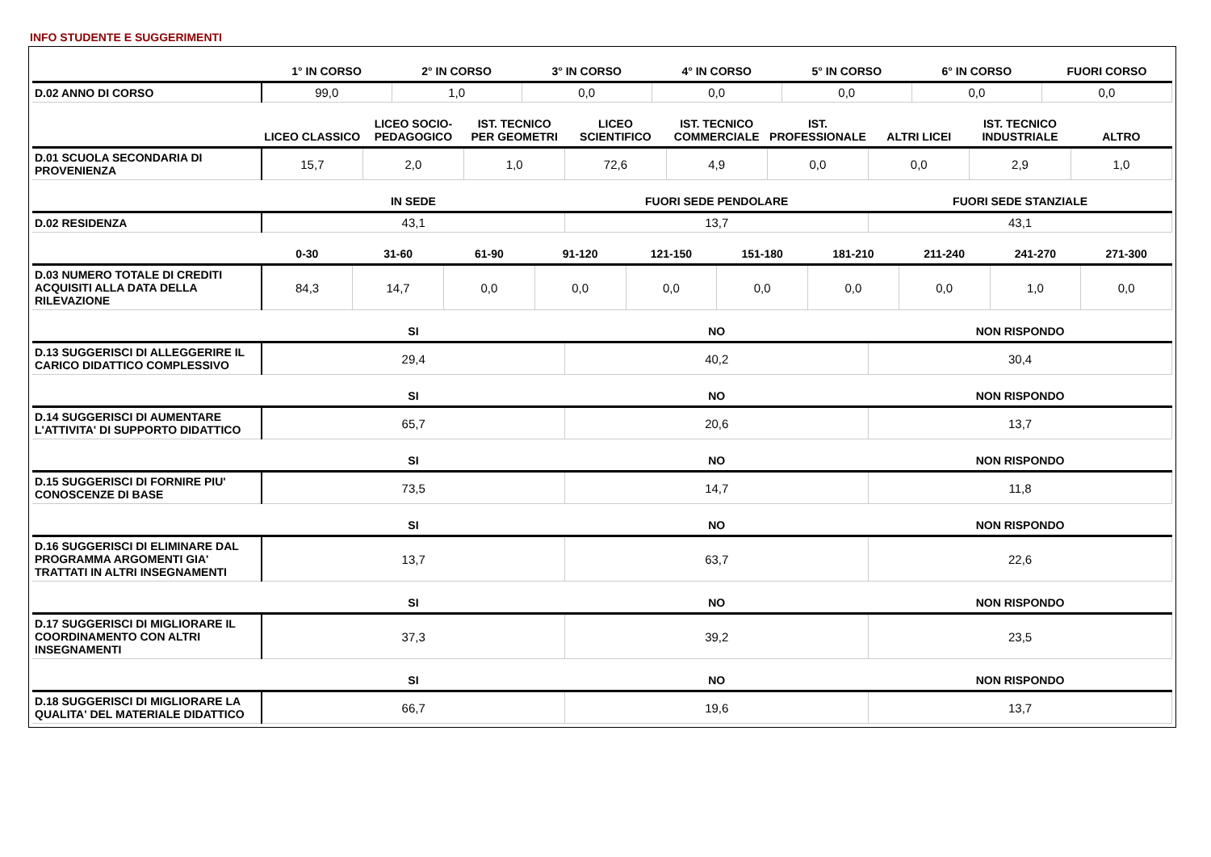INFO STUDENTE E SUGGERIMENTI
| | 1° IN CORSO | 2° IN CORSO | 3° IN CORSO | 4° IN CORSO | 5° IN CORSO | 6° IN CORSO | FUORI CORSO |
| --- | --- | --- | --- | --- | --- | --- | --- |
| D.02 ANNO DI CORSO | 99,0 | 1,0 | 0,0 | 0,0 | 0,0 | 0,0 | 0,0 |
| | LICEO CLASSICO | LICEO SOCIO-PEDAGOGICO | IST. TECNICO PER GEOMETRI | LICEO SCIENTIFICO | IST. TECNICO COMMERCIALE | IST. PROFESSIONALE | ALTRI LICEI | IST. TECNICO INDUSTRIALE | ALTRO |
| --- | --- | --- | --- | --- | --- | --- | --- | --- | --- |
| D.01 SCUOLA SECONDARIA DI PROVENIENZA | 15,7 | 2,0 | 1,0 | 72,6 | 4,9 | 0,0 | 0,0 | 2,9 | 1,0 |
| | IN SEDE | FUORI SEDE PENDOLARE | FUORI SEDE STANZIALE |
| --- | --- | --- | --- |
| D.02 RESIDENZA | 43,1 | 13,7 | 43,1 |
| | 0-30 | 31-60 | 61-90 | 91-120 | 121-150 | 151-180 | 181-210 | 211-240 | 241-270 | 271-300 |
| --- | --- | --- | --- | --- | --- | --- | --- | --- | --- | --- |
| D.03 NUMERO TOTALE DI CREDITI ACQUISITI ALLA DATA DELLA RILEVAZIONE | 84,3 | 14,7 | 0,0 | 0,0 | 0,0 | 0,0 | 0,0 | 0,0 | 1,0 | 0,0 |
| | SI | NO | NON RISPONDO |
| --- | --- | --- | --- |
| D.13 SUGGERISCI DI ALLEGGERIRE IL CARICO DIDATTICO COMPLESSIVO | 29,4 | 40,2 | 30,4 |
| | SI | NO | NON RISPONDO |
| --- | --- | --- | --- |
| D.14 SUGGERISCI DI AUMENTARE L'ATTIVITA' DI SUPPORTO DIDATTICO | 65,7 | 20,6 | 13,7 |
| | SI | NO | NON RISPONDO |
| --- | --- | --- | --- |
| D.15 SUGGERISCI DI FORNIRE PIU' CONOSCENZE DI BASE | 73,5 | 14,7 | 11,8 |
| | SI | NO | NON RISPONDO |
| --- | --- | --- | --- |
| D.16 SUGGERISCI DI ELIMINARE DAL PROGRAMMA ARGOMENTI GIA' TRATTATI IN ALTRI INSEGNAMENTI | 13,7 | 63,7 | 22,6 |
| | SI | NO | NON RISPONDO |
| --- | --- | --- | --- |
| D.17 SUGGERISCI DI MIGLIORARE IL COORDINAMENTO CON ALTRI INSEGNAMENTI | 37,3 | 39,2 | 23,5 |
| | SI | NO | NON RISPONDO |
| --- | --- | --- | --- |
| D.18 SUGGERISCI DI MIGLIORARE LA QUALITA' DEL MATERIALE DIDATTICO | 66,7 | 19,6 | 13,7 |